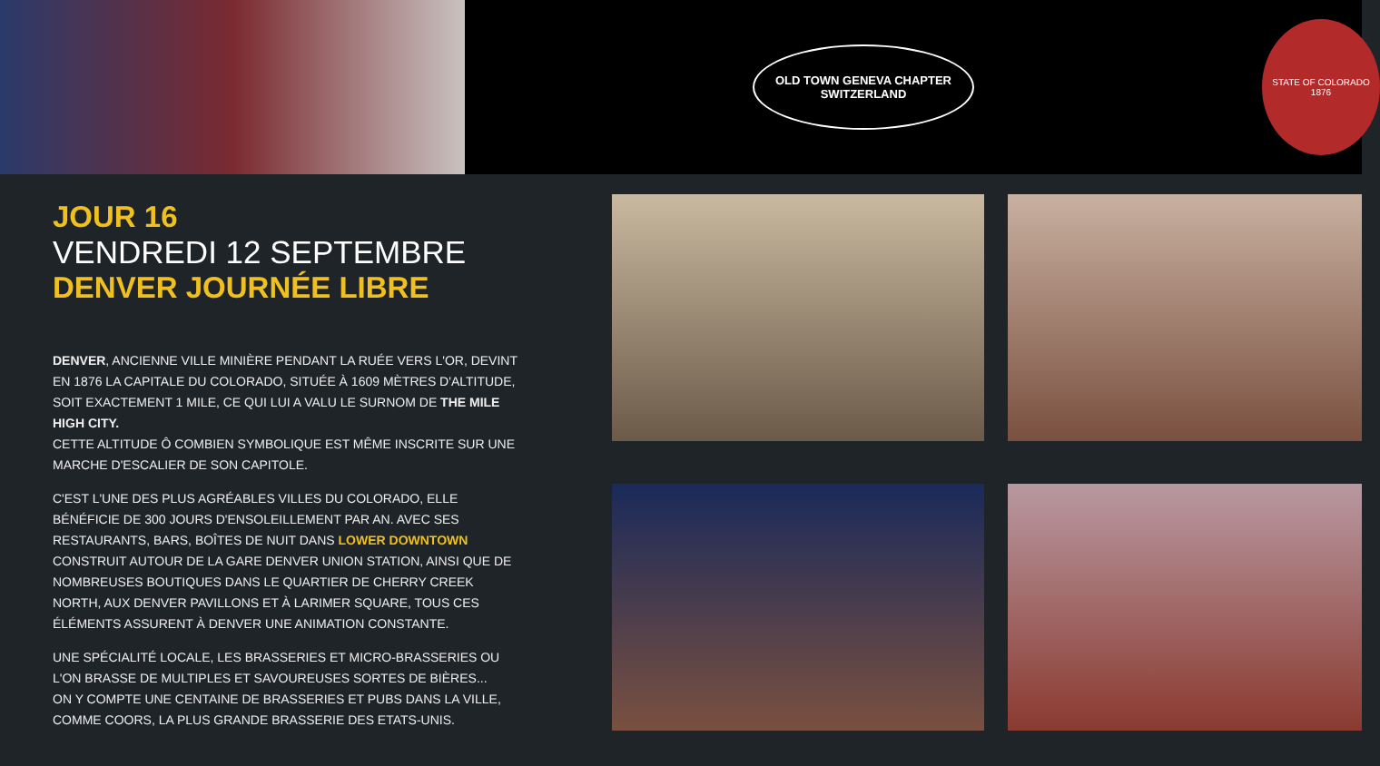OLD TOWN GENEVA CHAPTER
SWITZERLAND
STATE OF COLORADO
1876
JOUR 16
VENDREDI 12 SEPTEMBRE
DENVER JOURNÉE LIBRE
DENVER, ANCIENNE VILLE MINIÈRE PENDANT LA RUÉE VERS L'OR, DEVINT EN 1876 LA CAPITALE DU COLORADO, SITUÉE À 1609 MÈTRES D'ALTITUDE, SOIT EXACTEMENT 1 MILE, CE QUI LUI A VALU LE SURNOM DE THE MILE HIGH CITY.
CETTE ALTITUDE Ô COMBIEN SYMBOLIQUE EST MÊME INSCRITE SUR UNE MARCHE D'ESCALIER DE SON CAPITOLE.
C'EST L'UNE DES PLUS AGRÉABLES VILLES DU COLORADO, ELLE BÉNÉFICIE DE 300 JOURS D'ENSOLEILLEMENT PAR AN. AVEC SES RESTAURANTS, BARS, BOÎTES DE NUIT DANS LOWER DOWNTOWN CONSTRUIT AUTOUR DE LA GARE DENVER UNION STATION, AINSI QUE DE NOMBREUSES BOUTIQUES DANS LE QUARTIER DE CHERRY CREEK NORTH, AUX DENVER PAVILLONS ET À LARIMER SQUARE, TOUS CES ÉLÉMENTS ASSURENT À DENVER UNE ANIMATION CONSTANTE.
UNE SPÉCIALITÉ LOCALE, LES BRASSERIES ET MICRO-BRASSERIES OU L'ON BRASSE DE MULTIPLES ET SAVOUREUSES SORTES DE BIÈRES...
ON Y COMPTE UNE CENTAINE DE BRASSERIES ET PUBS DANS LA VILLE, COMME COORS, LA PLUS GRANDE BRASSERIE DES ETATS-UNIS.